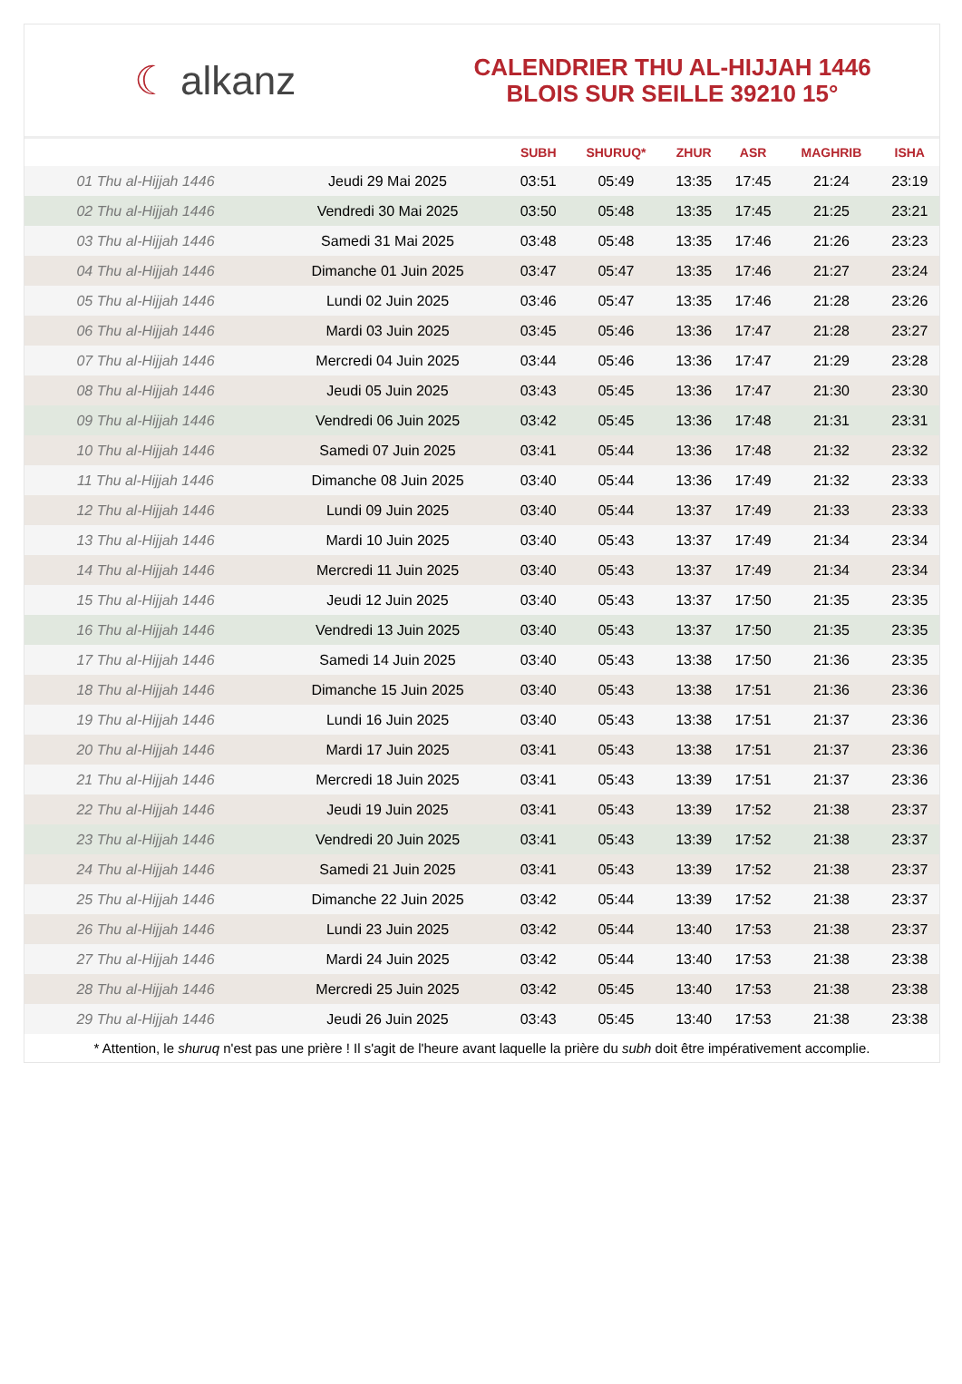☾ alkanz
CALENDRIER THU AL-HIJJAH 1446
BLOIS SUR SEILLE 39210 15°
| | | SUBH | SHURUQ* | ZHUR | ASR | MAGHRIB | ISHA |
| --- | --- | --- | --- | --- | --- | --- | --- |
| 01 Thu al-Hijjah 1446 | Jeudi 29 Mai 2025 | 03:51 | 05:49 | 13:35 | 17:45 | 21:24 | 23:19 |
| 02 Thu al-Hijjah 1446 | Vendredi 30 Mai 2025 | 03:50 | 05:48 | 13:35 | 17:45 | 21:25 | 23:21 |
| 03 Thu al-Hijjah 1446 | Samedi 31 Mai 2025 | 03:48 | 05:48 | 13:35 | 17:46 | 21:26 | 23:23 |
| 04 Thu al-Hijjah 1446 | Dimanche 01 Juin 2025 | 03:47 | 05:47 | 13:35 | 17:46 | 21:27 | 23:24 |
| 05 Thu al-Hijjah 1446 | Lundi 02 Juin 2025 | 03:46 | 05:47 | 13:35 | 17:46 | 21:28 | 23:26 |
| 06 Thu al-Hijjah 1446 | Mardi 03 Juin 2025 | 03:45 | 05:46 | 13:36 | 17:47 | 21:28 | 23:27 |
| 07 Thu al-Hijjah 1446 | Mercredi 04 Juin 2025 | 03:44 | 05:46 | 13:36 | 17:47 | 21:29 | 23:28 |
| 08 Thu al-Hijjah 1446 | Jeudi 05 Juin 2025 | 03:43 | 05:45 | 13:36 | 17:47 | 21:30 | 23:30 |
| 09 Thu al-Hijjah 1446 | Vendredi 06 Juin 2025 | 03:42 | 05:45 | 13:36 | 17:48 | 21:31 | 23:31 |
| 10 Thu al-Hijjah 1446 | Samedi 07 Juin 2025 | 03:41 | 05:44 | 13:36 | 17:48 | 21:32 | 23:32 |
| 11 Thu al-Hijjah 1446 | Dimanche 08 Juin 2025 | 03:40 | 05:44 | 13:36 | 17:49 | 21:32 | 23:33 |
| 12 Thu al-Hijjah 1446 | Lundi 09 Juin 2025 | 03:40 | 05:44 | 13:37 | 17:49 | 21:33 | 23:33 |
| 13 Thu al-Hijjah 1446 | Mardi 10 Juin 2025 | 03:40 | 05:43 | 13:37 | 17:49 | 21:34 | 23:34 |
| 14 Thu al-Hijjah 1446 | Mercredi 11 Juin 2025 | 03:40 | 05:43 | 13:37 | 17:49 | 21:34 | 23:34 |
| 15 Thu al-Hijjah 1446 | Jeudi 12 Juin 2025 | 03:40 | 05:43 | 13:37 | 17:50 | 21:35 | 23:35 |
| 16 Thu al-Hijjah 1446 | Vendredi 13 Juin 2025 | 03:40 | 05:43 | 13:37 | 17:50 | 21:35 | 23:35 |
| 17 Thu al-Hijjah 1446 | Samedi 14 Juin 2025 | 03:40 | 05:43 | 13:38 | 17:50 | 21:36 | 23:35 |
| 18 Thu al-Hijjah 1446 | Dimanche 15 Juin 2025 | 03:40 | 05:43 | 13:38 | 17:51 | 21:36 | 23:36 |
| 19 Thu al-Hijjah 1446 | Lundi 16 Juin 2025 | 03:40 | 05:43 | 13:38 | 17:51 | 21:37 | 23:36 |
| 20 Thu al-Hijjah 1446 | Mardi 17 Juin 2025 | 03:41 | 05:43 | 13:38 | 17:51 | 21:37 | 23:36 |
| 21 Thu al-Hijjah 1446 | Mercredi 18 Juin 2025 | 03:41 | 05:43 | 13:39 | 17:51 | 21:37 | 23:36 |
| 22 Thu al-Hijjah 1446 | Jeudi 19 Juin 2025 | 03:41 | 05:43 | 13:39 | 17:52 | 21:38 | 23:37 |
| 23 Thu al-Hijjah 1446 | Vendredi 20 Juin 2025 | 03:41 | 05:43 | 13:39 | 17:52 | 21:38 | 23:37 |
| 24 Thu al-Hijjah 1446 | Samedi 21 Juin 2025 | 03:41 | 05:43 | 13:39 | 17:52 | 21:38 | 23:37 |
| 25 Thu al-Hijjah 1446 | Dimanche 22 Juin 2025 | 03:42 | 05:44 | 13:39 | 17:52 | 21:38 | 23:37 |
| 26 Thu al-Hijjah 1446 | Lundi 23 Juin 2025 | 03:42 | 05:44 | 13:40 | 17:53 | 21:38 | 23:37 |
| 27 Thu al-Hijjah 1446 | Mardi 24 Juin 2025 | 03:42 | 05:44 | 13:40 | 17:53 | 21:38 | 23:38 |
| 28 Thu al-Hijjah 1446 | Mercredi 25 Juin 2025 | 03:42 | 05:45 | 13:40 | 17:53 | 21:38 | 23:38 |
| 29 Thu al-Hijjah 1446 | Jeudi 26 Juin 2025 | 03:43 | 05:45 | 13:40 | 17:53 | 21:38 | 23:38 |
* Attention, le shuruq n'est pas une prière ! Il s'agit de l'heure avant laquelle la prière du subh doit être impérativement accomplie.